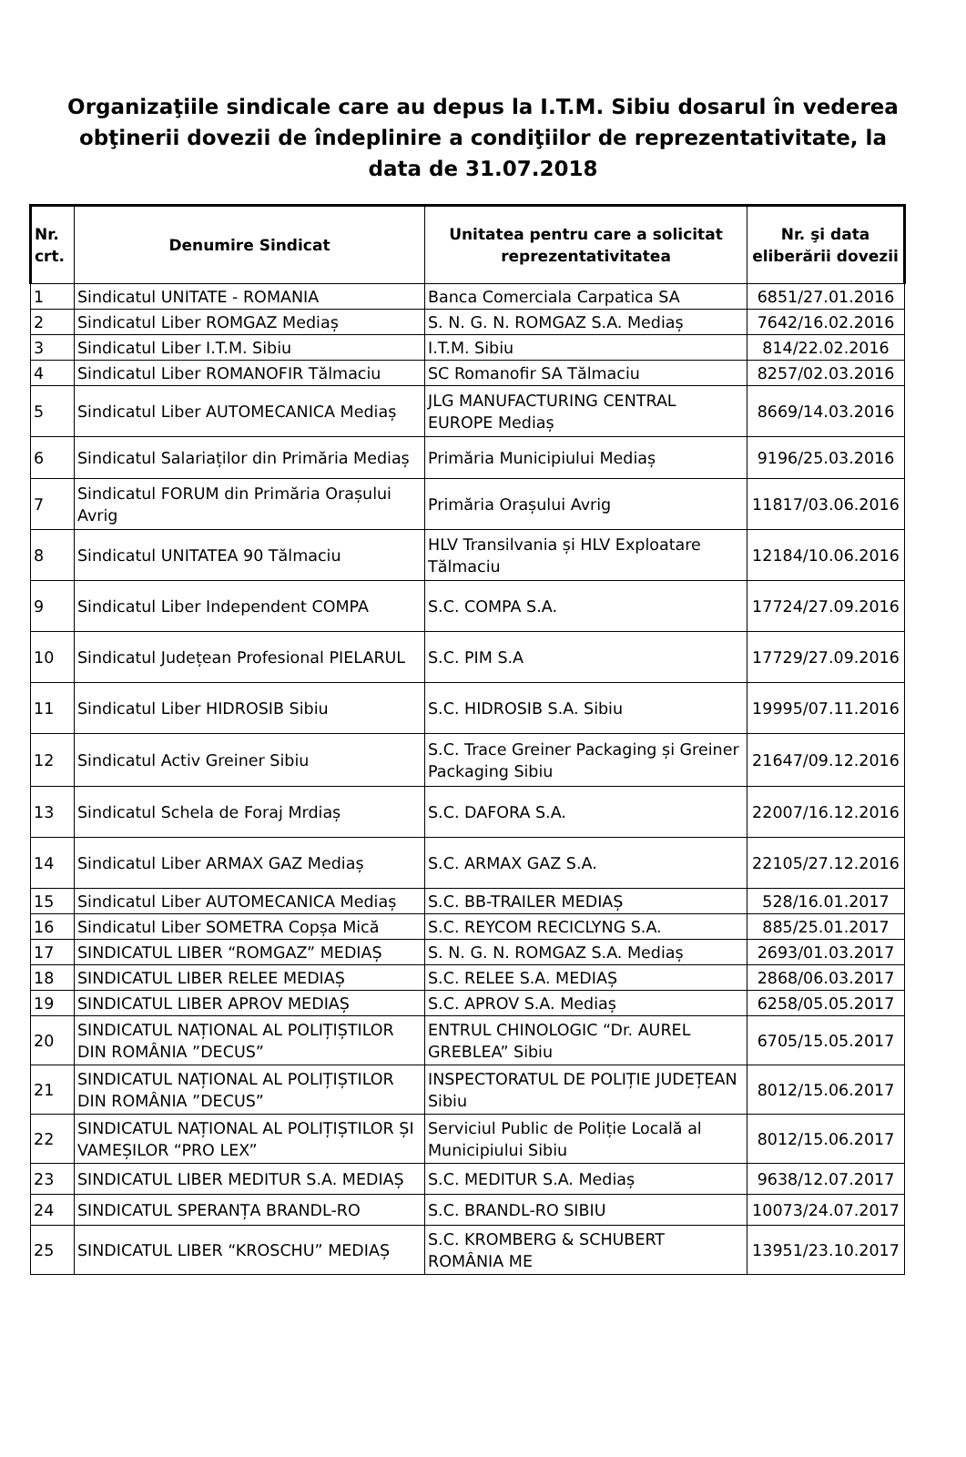Organizaţiile sindicale care au depus la I.T.M. Sibiu dosarul în vederea obţinerii dovezii de îndeplinire a condiţiilor de reprezentativitate, la data de 31.07.2018
| Nr. crt. | Denumire Sindicat | Unitatea pentru care a solicitat reprezentativitatea | Nr. şi data eliberării dovezii |
| --- | --- | --- | --- |
| 1 | Sindicatul UNITATE - ROMANIA | Banca Comerciala Carpatica SA | 6851/27.01.2016 |
| 2 | Sindicatul Liber ROMGAZ Mediaș | S. N. G. N. ROMGAZ S.A. Mediaș | 7642/16.02.2016 |
| 3 | Sindicatul Liber I.T.M. Sibiu | I.T.M. Sibiu | 814/22.02.2016 |
| 4 | Sindicatul Liber ROMANOFIR Tălmaciu | SC Romanofir SA Tălmaciu | 8257/02.03.2016 |
| 5 | Sindicatul Liber AUTOMECANICA Mediaș | JLG MANUFACTURING CENTRAL EUROPE Mediaș | 8669/14.03.2016 |
| 6 | Sindicatul Salariaților din Primăria Mediaș | Primăria Municipiului Mediaș | 9196/25.03.2016 |
| 7 | Sindicatul FORUM din Primăria Orașului Avrig | Primăria Orașului Avrig | 11817/03.06.2016 |
| 8 | Sindicatul UNITATEA 90 Tălmaciu | HLV Transilvania și HLV Exploatare Tălmaciu | 12184/10.06.2016 |
| 9 | Sindicatul Liber Independent COMPA | S.C. COMPA S.A. | 17724/27.09.2016 |
| 10 | Sindicatul Județean Profesional PIELARUL | S.C. PIM S.A | 17729/27.09.2016 |
| 11 | Sindicatul Liber HIDROSIB Sibiu | S.C. HIDROSIB S.A. Sibiu | 19995/07.11.2016 |
| 12 | Sindicatul Activ Greiner Sibiu | S.C. Trace Greiner Packaging și Greiner Packaging Sibiu | 21647/09.12.2016 |
| 13 | Sindicatul Schela de Foraj Mrdiaș | S.C. DAFORA S.A. | 22007/16.12.2016 |
| 14 | Sindicatul Liber ARMAX GAZ Mediaș | S.C. ARMAX GAZ S.A. | 22105/27.12.2016 |
| 15 | Sindicatul Liber AUTOMECANICA Mediaș | S.C. BB-TRAILER MEDIAȘ | 528/16.01.2017 |
| 16 | Sindicatul Liber SOMETRA Copșa Mică | S.C. REYCOM RECICLYNG S.A. | 885/25.01.2017 |
| 17 | SINDICATUL LIBER “ROMGAZ” MEDIAȘ | S. N. G. N. ROMGAZ S.A. Mediaș | 2693/01.03.2017 |
| 18 | SINDICATUL LIBER RELEE MEDIAȘ | S.C. RELEE S.A. MEDIAȘ | 2868/06.03.2017 |
| 19 | SINDICATUL LIBER APROV MEDIAȘ | S.C. APROV S.A. Mediaș | 6258/05.05.2017 |
| 20 | SINDICATUL NAȚIONAL AL POLIȚIȘTILOR DIN ROMÂNIA ”DECUS” | ENTRUL CHINOLOGIC “Dr. AUREL GREBLEA” Sibiu | 6705/15.05.2017 |
| 21 | SINDICATUL NAȚIONAL AL POLIȚIȘTILOR DIN ROMÂNIA ”DECUS” | INSPECTORATUL DE POLIȚIE JUDEȚEAN Sibiu | 8012/15.06.2017 |
| 22 | SINDICATUL NAȚIONAL AL POLIȚIȘTILOR ȘI VAMEȘILOR “PRO LEX” | Serviciul Public de Poliție Locală al Municipiului Sibiu | 8012/15.06.2017 |
| 23 | SINDICATUL LIBER MEDITUR S.A. MEDIAȘ | S.C. MEDITUR S.A. Mediaș | 9638/12.07.2017 |
| 24 | SINDICATUL SPERANȚA BRANDL-RO | S.C. BRANDL-RO SIBIU | 10073/24.07.2017 |
| 25 | SINDICATUL LIBER “KROSCHU” MEDIAȘ | S.C. KROMBERG & SCHUBERT ROMÂNIA ME | 13951/23.10.2017 |